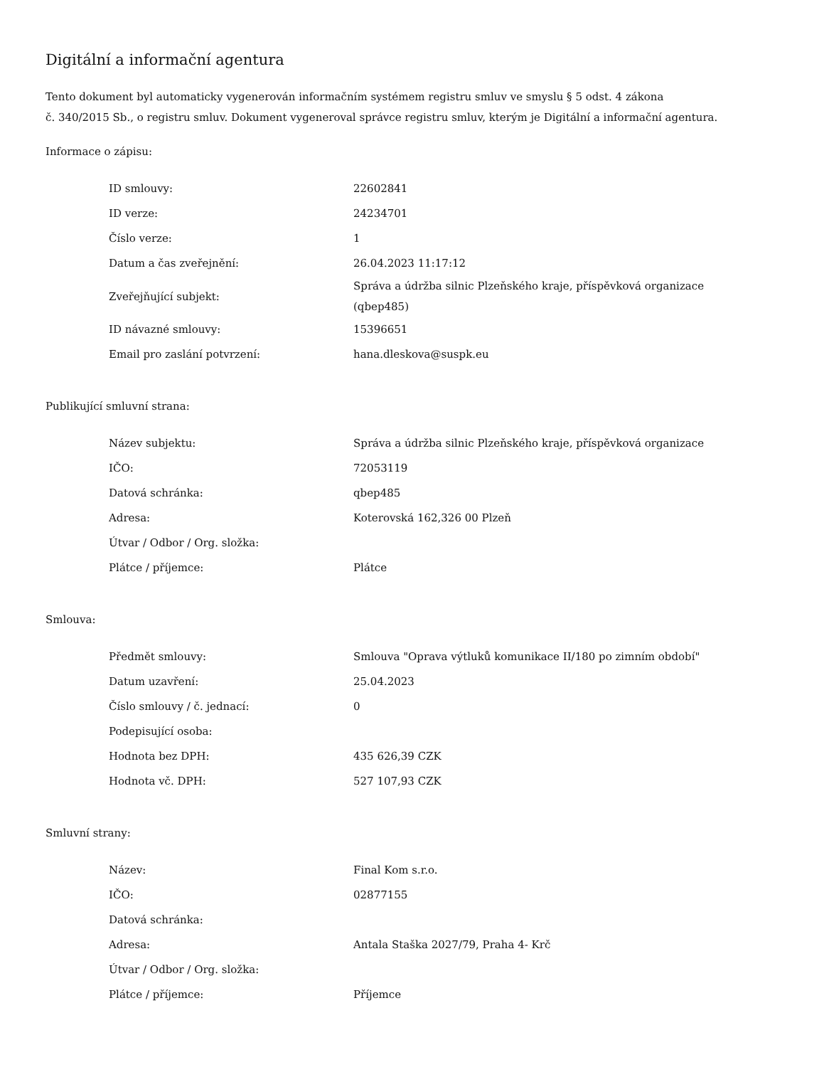Digitální a informační agentura
Tento dokument byl automaticky vygenerován informačním systémem registru smluv ve smyslu § 5 odst. 4 zákona
č. 340/2015 Sb., o registru smluv. Dokument vygeneroval správce registru smluv, kterým je Digitální a informační agentura.
Informace o zápisu:
| ID smlouvy: | 22602841 |
| ID verze: | 24234701 |
| Číslo verze: | 1 |
| Datum a čas zveřejnění: | 26.04.2023 11:17:12 |
| Zveřejňující subjekt: | Správa a údržba silnic Plzeňského kraje, příspěvková organizace (qbep485) |
| ID návazné smlouvy: | 15396651 |
| Email pro zaslání potvrzení: | hana.dleskova@suspk.eu |
Publikující smluvní strana:
| Název subjektu: | Správa a údržba silnic Plzeňského kraje, příspěvková organizace |
| IČO: | 72053119 |
| Datová schránka: | qbep485 |
| Adresa: | Koterovská 162,326 00 Plzeň |
| Útvar / Odbor / Org. složka: | |
| Plátce / příjemce: | Plátce |
Smlouva:
| Předmět smlouvy: | Smlouva "Oprava výtluků komunikace II/180 po zimním období" |
| Datum uzavření: | 25.04.2023 |
| Číslo smlouvy / č. jednací: | 0 |
| Podepisující osoba: | |
| Hodnota bez DPH: | 435 626,39 CZK |
| Hodnota vč. DPH: | 527 107,93 CZK |
Smluvní strany:
| Název: | Final Kom s.r.o. |
| IČO: | 02877155 |
| Datová schránka: | |
| Adresa: | Antala Staška 2027/79, Praha 4- Krč |
| Útvar / Odbor / Org. složka: | |
| Plátce / příjemce: | Příjemce |